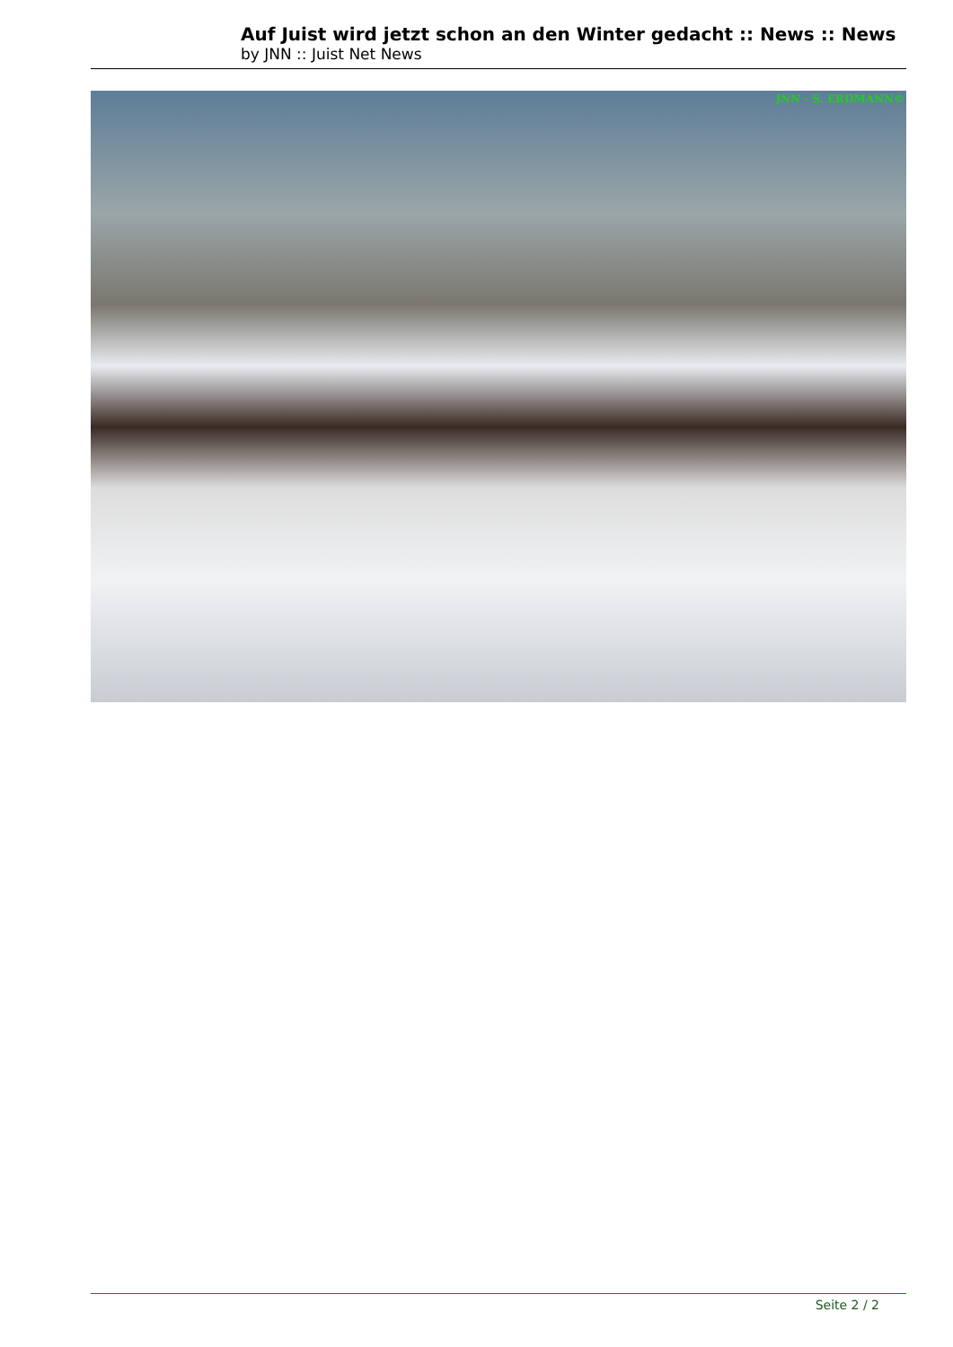Auf Juist wird jetzt schon an den Winter gedacht :: News :: News
by JNN :: Juist Net News
JNN - S. ERDMANN©
Seite 2 / 2